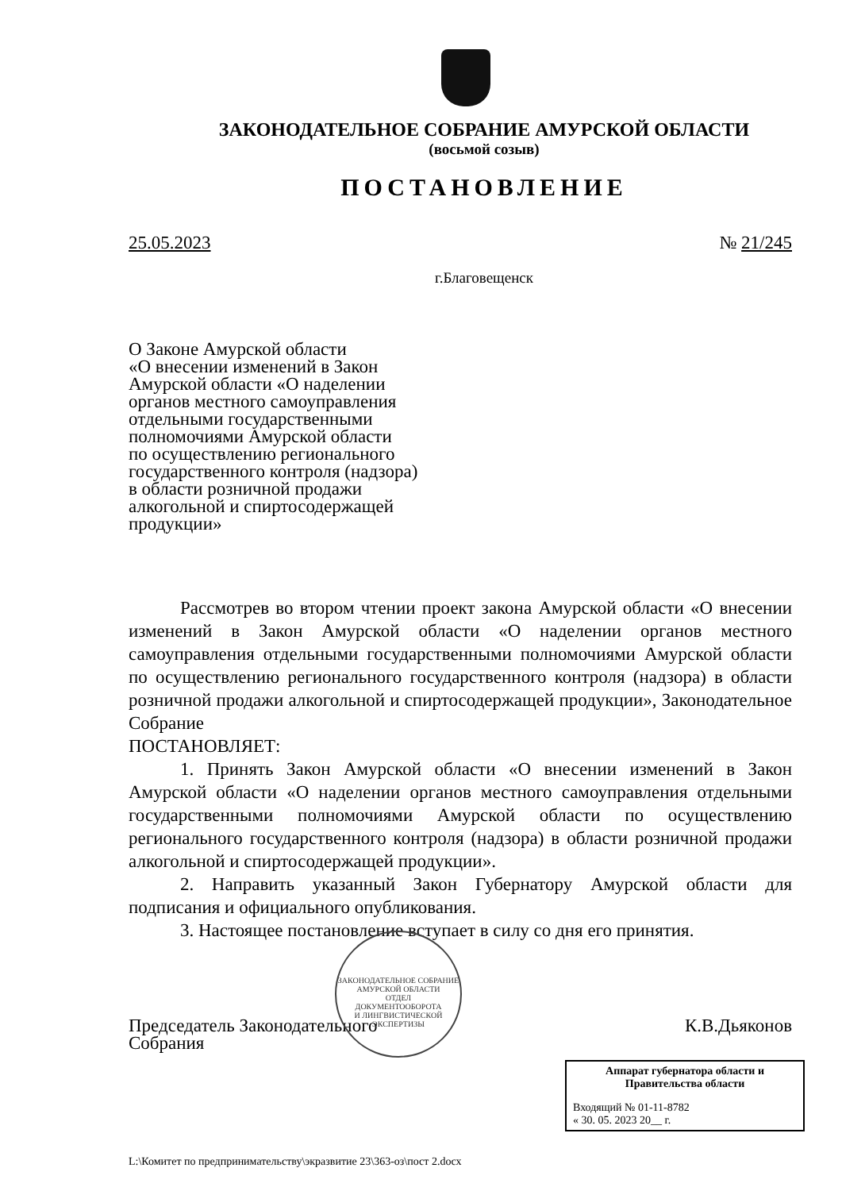ЗАКОНОДАТЕЛЬНОЕ СОБРАНИЕ АМУРСКОЙ ОБЛАСТИ
(восьмой созыв)
ПОСТАНОВЛЕНИЕ
25.05.2023 № 21/245
г.Благовещенск
О Законе Амурской области
«О внесении изменений в Закон
Амурской области «О наделении
органов местного самоуправления
отдельными государственными
полномочиями Амурской области
по осуществлению регионального
государственного контроля (надзора)
в области розничной продажи
алкогольной и спиртосодержащей
продукции»
Рассмотрев во втором чтении проект закона Амурской области «О внесении изменений в Закон Амурской области «О наделении органов местного самоуправления отдельными государственными полномочиями Амурской области по осуществлению регионального государственного контроля (надзора) в области розничной продажи алкогольной и спиртосодержащей продукции», Законодательное Собрание
ПОСТАНОВЛЯЕТ:
1. Принять Закон Амурской области «О внесении изменений в Закон Амурской области «О наделении органов местного самоуправления отдельными государственными полномочиями Амурской области по осуществлению регионального государственного контроля (надзора) в области розничной продажи алкогольной и спиртосодержащей продукции».
2. Направить указанный Закон Губернатору Амурской области для подписания и официального опубликования.
3. Настоящее постановление вступает в силу со дня его принятия.
Председатель Законодательного
Собрания К.В.Дьяконов
L:\Комитет по предпринимательству\экразвитие 23\363-оз\пост 2.docx
ЗАКОНОДАТЕЛЬНОЕ СОБРАНИЕ АМУРСКОЙ ОБЛАСТИ
ОТДЕЛ
ДОКУМЕНТООБОРОТА
И ЛИНГВИСТИЧЕСКОЙ
ЭКСПЕРТИЗЫ
Аппарат губернатора области и
Правительства области
Входящий № 01-11-8782
« 30. 05. 2023 20__ г.